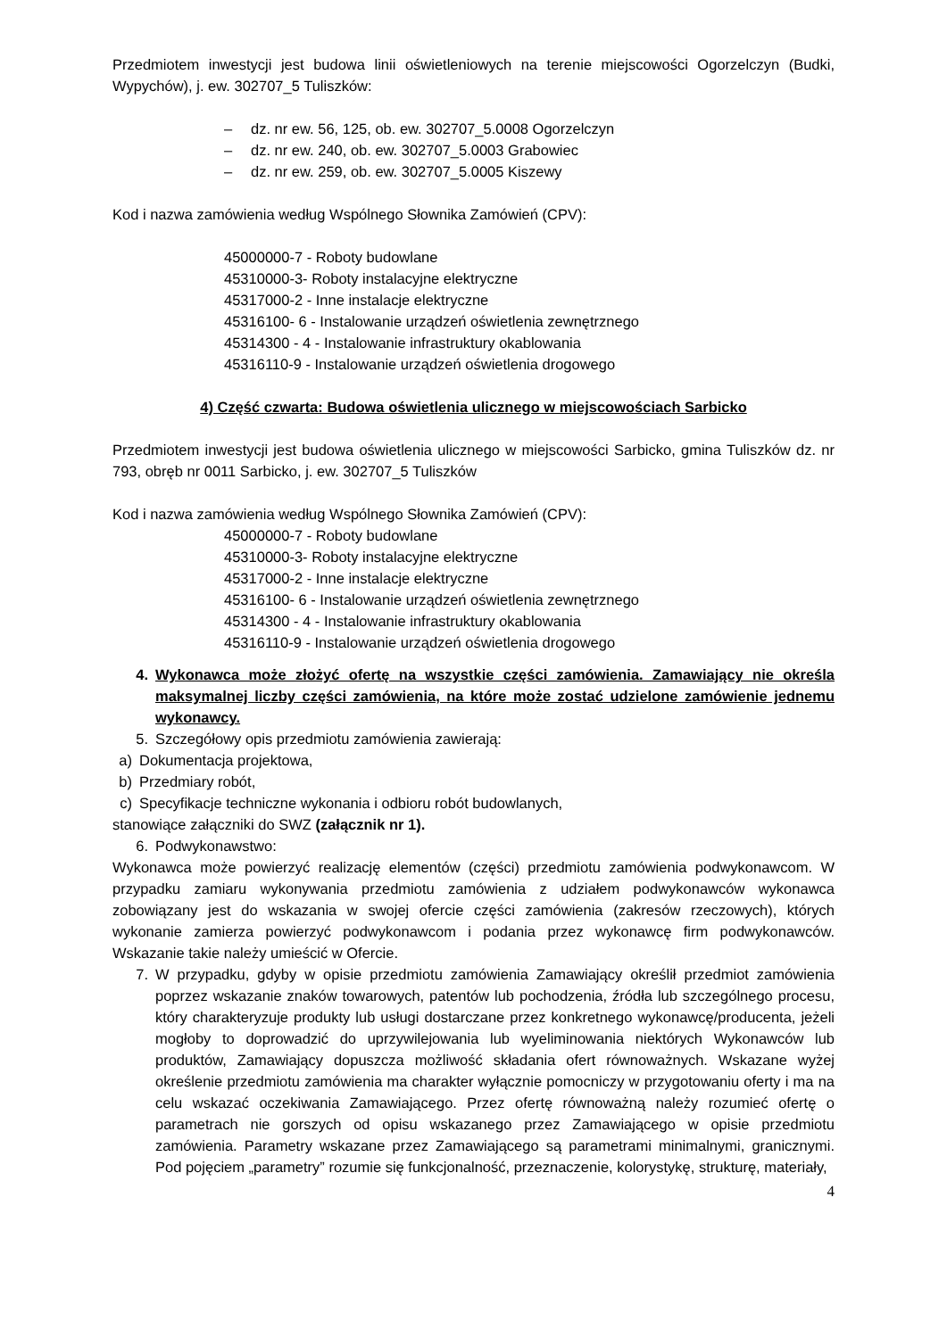Przedmiotem inwestycji jest budowa linii oświetleniowych na terenie miejscowości Ogorzelczyn (Budki, Wypychów), j. ew. 302707_5 Tuliszków:
– dz. nr ew. 56, 125, ob. ew. 302707_5.0008 Ogorzelczyn
– dz. nr ew. 240, ob. ew. 302707_5.0003 Grabowiec
– dz. nr ew. 259, ob. ew. 302707_5.0005 Kiszewy
Kod i nazwa zamówienia według Wspólnego Słownika Zamówień (CPV):
45000000-7 - Roboty budowlane
45310000-3- Roboty instalacyjne elektryczne
45317000-2 - Inne instalacje elektryczne
45316100- 6 - Instalowanie urządzeń oświetlenia zewnętrznego
45314300 - 4 - Instalowanie infrastruktury okablowania
45316110-9 - Instalowanie urządzeń oświetlenia drogowego
4) Część czwarta: Budowa oświetlenia ulicznego w miejscowościach Sarbicko
Przedmiotem inwestycji jest budowa oświetlenia ulicznego w miejscowości Sarbicko, gmina Tuliszków dz. nr 793, obręb nr 0011 Sarbicko, j. ew. 302707_5 Tuliszków
Kod i nazwa zamówienia według Wspólnego Słownika Zamówień (CPV):
45000000-7 - Roboty budowlane
45310000-3- Roboty instalacyjne elektryczne
45317000-2 - Inne instalacje elektryczne
45316100- 6 - Instalowanie urządzeń oświetlenia zewnętrznego
45314300 - 4 - Instalowanie infrastruktury okablowania
45316110-9 - Instalowanie urządzeń oświetlenia drogowego
4. Wykonawca może złożyć ofertę na wszystkie części zamówienia. Zamawiający nie określa maksymalnej liczby części zamówienia, na które może zostać udzielone zamówienie jednemu wykonawcy.
5. Szczegółowy opis przedmiotu zamówienia zawierają:
a) Dokumentacja projektowa,
b) Przedmiary robót,
c) Specyfikacje techniczne wykonania i odbioru robót budowlanych,
stanowiące załączniki do SWZ (załącznik nr 1).
6. Podwykonawstwo:
Wykonawca może powierzyć realizację elementów (części) przedmiotu zamówienia podwykonawcom. W przypadku zamiaru wykonywania przedmiotu zamówienia z udziałem podwykonawców wykonawca zobowiązany jest do wskazania w swojej ofercie części zamówienia (zakresów rzeczowych), których wykonanie zamierza powierzyć podwykonawcom i podania przez wykonawcę firm podwykonawców. Wskazanie takie należy umieścić w Ofercie.
7. W przypadku, gdyby w opisie przedmiotu zamówienia Zamawiający określił przedmiot zamówienia poprzez wskazanie znaków towarowych, patentów lub pochodzenia, źródła lub szczególnego procesu, który charakteryzuje produkty lub usługi dostarczane przez konkretnego wykonawcę/producenta, jeżeli mogłoby to doprowadzić do uprzywilejowania lub wyeliminowania niektórych Wykonawców lub produktów, Zamawiający dopuszcza możliwość składania ofert równoważnych. Wskazane wyżej określenie przedmiotu zamówienia ma charakter wyłącznie pomocniczy w przygotowaniu oferty i ma na celu wskazać oczekiwania Zamawiającego. Przez ofertę równoważną należy rozumieć ofertę o parametrach nie gorszych od opisu wskazanego przez Zamawiającego w opisie przedmiotu zamówienia. Parametry wskazane przez Zamawiającego są parametrami minimalnymi, granicznymi. Pod pojęciem „parametry” rozumie się funkcjonalność, przeznaczenie, kolorystykę, strukturę, materiały,
4